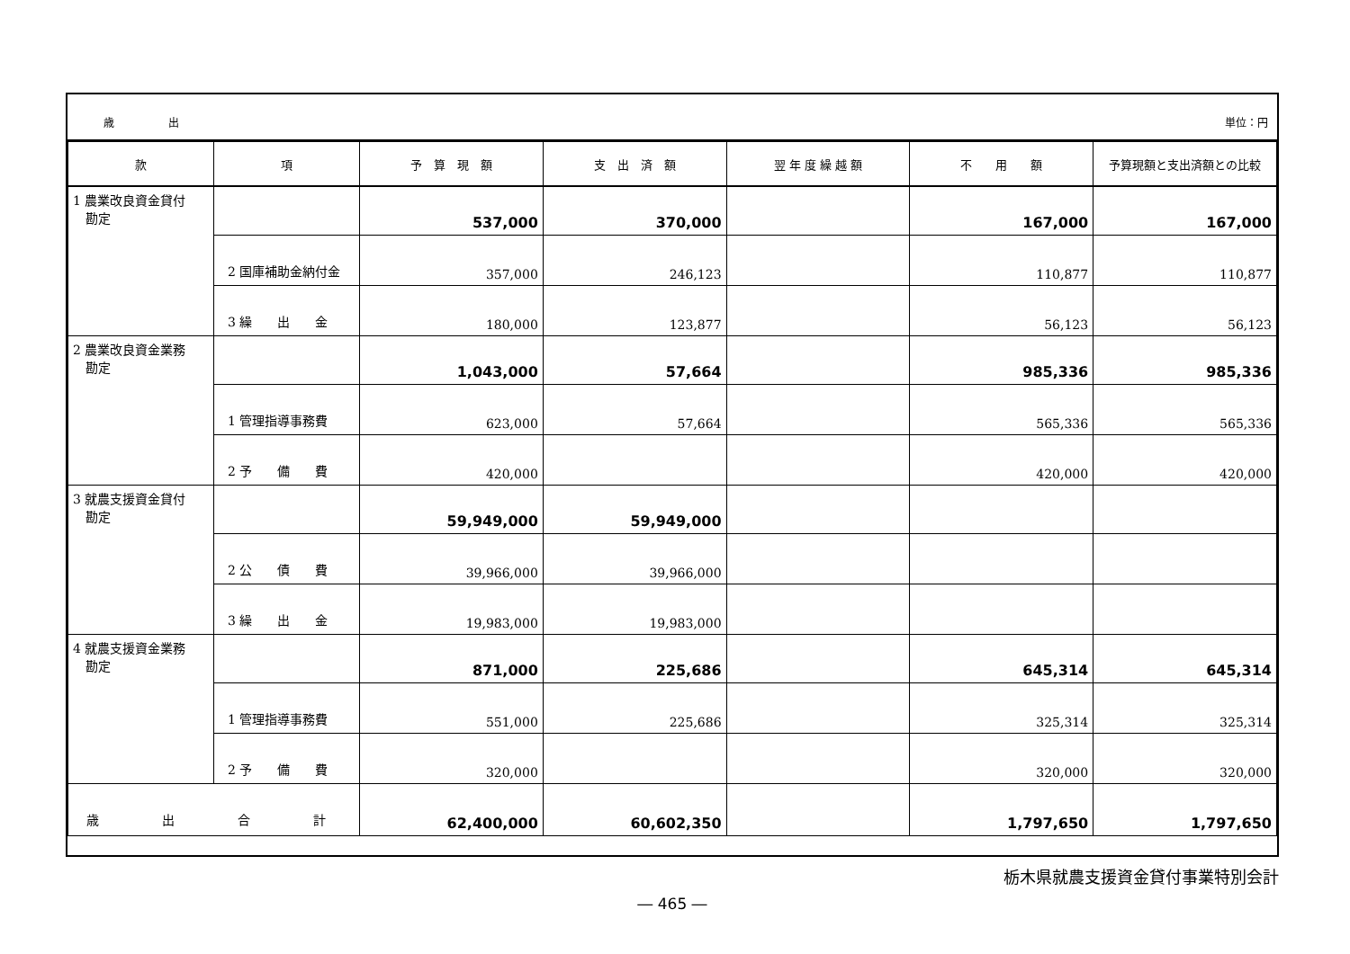歳　　　　　出 単位：円
| 款 | 項 | 予 算 現 額 | 支 出 済 額 | 翌 年 度 繰 越 額 | 不 用 額 | 予算現額と支出済額との比較 |
| --- | --- | --- | --- | --- | --- | --- |
| 1 農業改良資金貸付 勘定 | | 537,000 | 370,000 | | 167,000 | 167,000 |
| | 2 国庫補助金納付金 | 357,000 | 246,123 | | 110,877 | 110,877 |
| | 3 繰 出 金 | 180,000 | 123,877 | | 56,123 | 56,123 |
| 2 農業改良資金業務 勘定 | | 1,043,000 | 57,664 | | 985,336 | 985,336 |
| | 1 管理指導事務費 | 623,000 | 57,664 | | 565,336 | 565,336 |
| | 2 予 備 費 | 420,000 | | | 420,000 | 420,000 |
| 3 就農支援資金貸付 勘定 | | 59,949,000 | 59,949,000 | | | |
| | 2 公 債 費 | 39,966,000 | 39,966,000 | | | |
| | 3 繰 出 金 | 19,983,000 | 19,983,000 | | | |
| 4 就農支援資金業務 勘定 | | 871,000 | 225,686 | | 645,314 | 645,314 |
| | 1 管理指導事務費 | 551,000 | 225,686 | | 325,314 | 325,314 |
| | 2 予 備 費 | 320,000 | | | 320,000 | 320,000 |
| 歳 出 合 計 | | 62,400,000 | 60,602,350 | | 1,797,650 | 1,797,650 |
栃木県就農支援資金貸付事業特別会計
― 465 ―